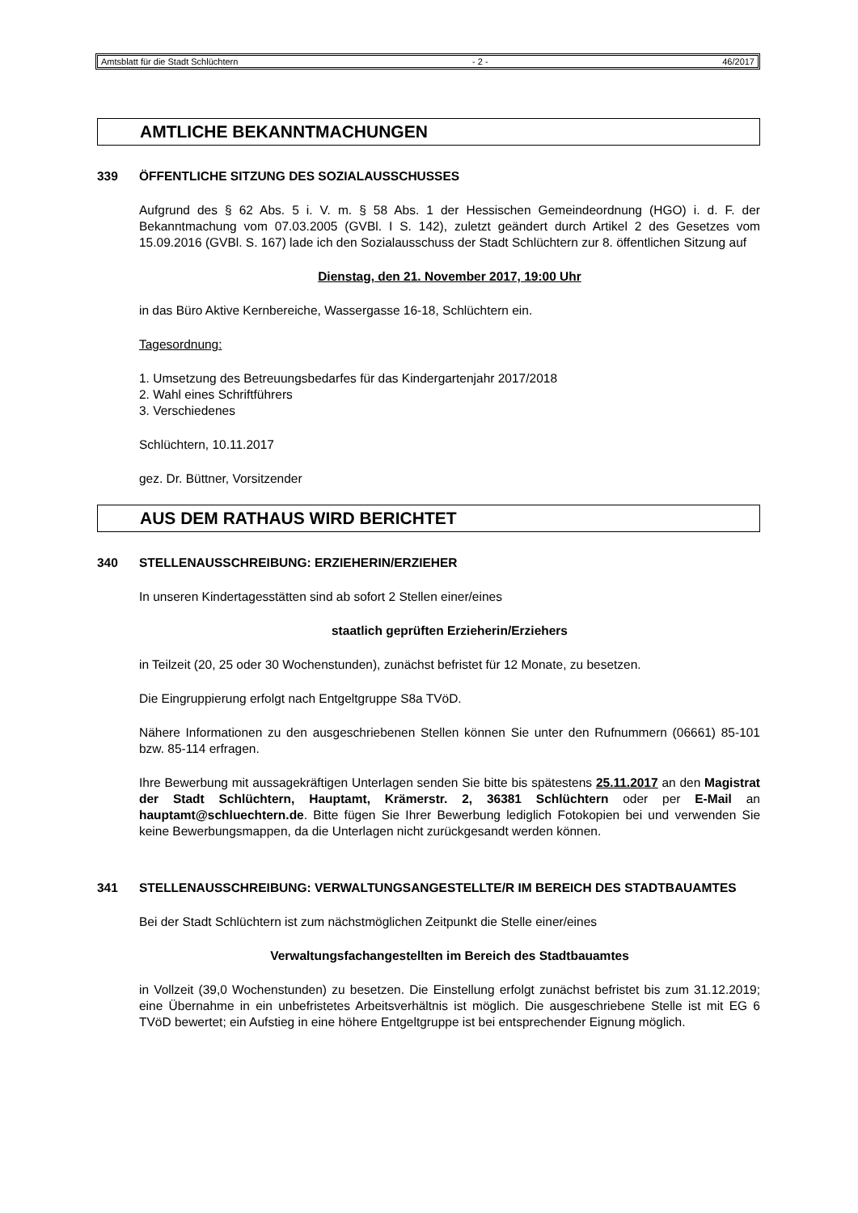Amtsblatt für die Stadt Schlüchtern - 2 - 46/2017
AMTLICHE BEKANNTMACHUNGEN
339 ÖFFENTLICHE SITZUNG DES SOZIALAUSSCHUSSES
Aufgrund des § 62 Abs. 5 i. V. m. § 58 Abs. 1 der Hessischen Gemeindeordnung (HGO) i. d. F. der Bekanntmachung vom 07.03.2005 (GVBl. I S. 142), zuletzt geändert durch Artikel 2 des Gesetzes vom 15.09.2016 (GVBl. S. 167) lade ich den Sozialausschuss der Stadt Schlüchtern zur 8. öffentlichen Sitzung auf
Dienstag, den 21. November 2017, 19:00 Uhr
in das Büro Aktive Kernbereiche, Wassergasse 16-18, Schlüchtern ein.
Tagesordnung:
1. Umsetzung des Betreuungsbedarfes für das Kindergartenjahr 2017/2018
2. Wahl eines Schriftführers
3. Verschiedenes
Schlüchtern, 10.11.2017
gez. Dr. Büttner, Vorsitzender
AUS DEM RATHAUS WIRD BERICHTET
340 STELLENAUSSCHREIBUNG: ERZIEHERIN/ERZIEHER
In unseren Kindertagesstätten sind ab sofort 2 Stellen einer/eines
staatlich geprüften Erzieherin/Erziehers
in Teilzeit (20, 25 oder 30 Wochenstunden), zunächst befristet für 12 Monate, zu besetzen.
Die Eingruppierung erfolgt nach Entgeltgruppe S8a TVöD.
Nähere Informationen zu den ausgeschriebenen Stellen können Sie unter den Rufnummern (06661) 85-101 bzw. 85-114 erfragen.
Ihre Bewerbung mit aussagekräftigen Unterlagen senden Sie bitte bis spätestens 25.11.2017 an den Magistrat der Stadt Schlüchtern, Hauptamt, Krämerstr. 2, 36381 Schlüchtern oder per E-Mail an hauptamt@schluechtern.de. Bitte fügen Sie Ihrer Bewerbung lediglich Fotokopien bei und verwenden Sie keine Bewerbungsmappen, da die Unterlagen nicht zurückgesandt werden können.
341 STELLENAUSSCHREIBUNG: VERWALTUNGSANGESTELLTE/R IM BEREICH DES STADTBAUAMTES
Bei der Stadt Schlüchtern ist zum nächstmöglichen Zeitpunkt die Stelle einer/eines
Verwaltungsfachangestellten im Bereich des Stadtbauamtes
in Vollzeit (39,0 Wochenstunden) zu besetzen. Die Einstellung erfolgt zunächst befristet bis zum 31.12.2019; eine Übernahme in ein unbefristetes Arbeitsverhältnis ist möglich. Die ausgeschriebene Stelle ist mit EG 6 TVöD bewertet; ein Aufstieg in eine höhere Entgeltgruppe ist bei entsprechender Eignung möglich.